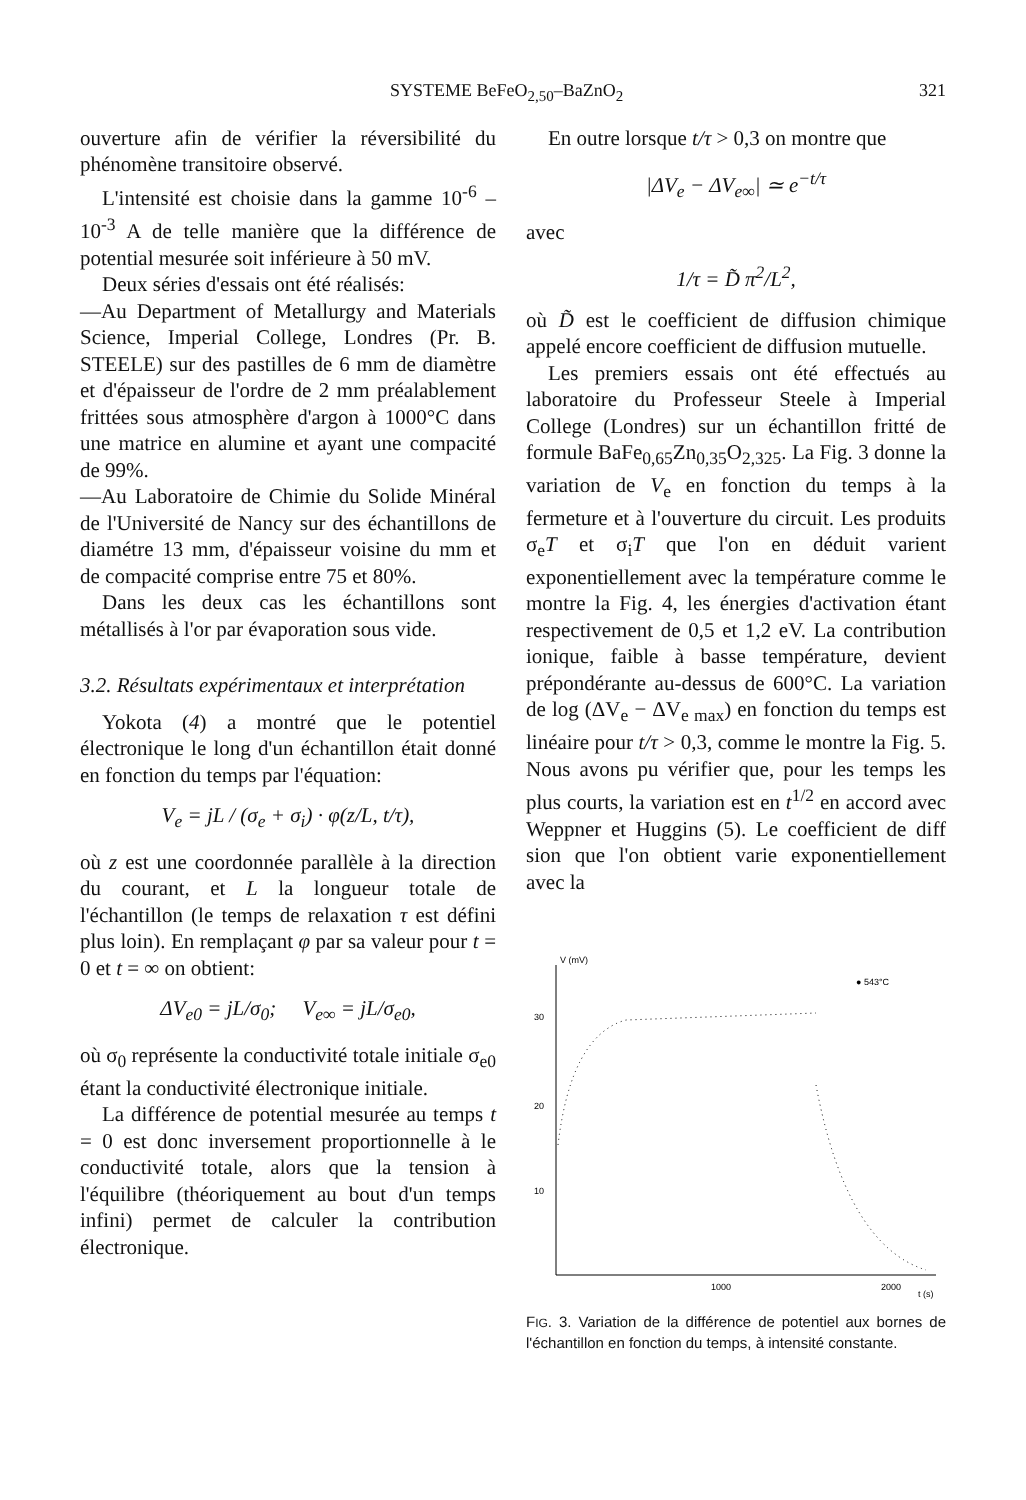SYSTEME BeFeO<sub>2,50</sub>–BaZnO<sub>2</sub> 321
ouverture afin de vérifier la réversibilité du phénomène transitoire observé.
L'intensité est choisie dans la gamme 10<sup>-6</sup> – 10<sup>-3</sup> A de telle manière que la différence de potential mesurée soit inférieure à 50 mV.
Deux séries d'essais ont été réalisés:
—Au Department of Metallurgy and Materials Science, Imperial College, Londres (Pr. B. STEELE) sur des pastilles de 6 mm de diamètre et d'épaisseur de l'ordre de 2 mm préalablement frittées sous atmosphère d'argon à 1000°C dans une matrice en alumine et ayant une compacité de 99%.
—Au Laboratoire de Chimie du Solide Minéral de l'Université de Nancy sur des échantillons de diamétre 13 mm, d'épaisseur voisine du mm et de compacité comprise entre 75 et 80%.
Dans les deux cas les échantillons sont métallisés à l'or par évaporation sous vide.
3.2. Résultats expérimentaux et interprétation
Yokota (4) a montré que le potentiel électronique le long d'un échantillon était donné en fonction du temps par l'équation:
V<sub>e</sub> = jL / (σ<sub>e</sub> + σ<sub>i</sub>) · φ(z/L, t/τ),
où z est une coordonnée parallèle à la direction du courant, et L la longueur totale de l'échantillon (le temps de relaxation τ est défini plus loin). En remplaçant φ par sa valeur pour t = 0 et t = ∞ on obtient:
ΔV<sub>e0</sub> = jL/σ<sub>0</sub>; V<sub>e∞</sub> = jL/σ<sub>e0</sub>,
où σ<sub>0</sub> représente la conductivité totale initiale σ<sub>e0</sub> étant la conductivité électronique initiale.
La différence de potential mesurée au temps t = 0 est donc inversement proportionnelle à le conductivité totale, alors que la tension à l'équilibre (théoriquement au bout d'un temps infini) permet de calculer la contribution électronique.
En outre lorsque t/τ > 0,3 on montre que
|ΔV<sub>e</sub> − ΔV<sub>e∞</sub>| ≃ e<sup>−t/τ</sup>
avec
1/τ = D̃ π<sup>2</sup>/L<sup>2</sup>,
où D̃ est le coefficient de diffusion chimique appelé encore coefficient de diffusion mutuelle.
Les premiers essais ont été effectués au laboratoire du Professeur Steele à Imperial College (Londres) sur un échantillon fritté de formule BaFe<sub>0,65</sub>Zn<sub>0,35</sub>O<sub>2,325</sub>. La Fig. 3 donne la variation de V<sub>e</sub> en fonction du temps à la fermeture et à l'ouverture du circuit. Les produits σ<sub>e</sub>T et σ<sub>i</sub>T que l'on en déduit varient exponentiellement avec la température comme le montre la Fig. 4, les énergies d'activation étant respectivement de 0,5 et 1,2 eV. La contribution ionique, faible à basse température, devient prépondérante au-dessus de 600°C. La variation de log (ΔV<sub>e</sub> − ΔV<sub>e max</sub>) en fonction du temps est linéaire pour t/τ > 0,3, comme le montre la Fig. 5. Nous avons pu vérifier que, pour les temps les plus courts, la variation est en t<sup>1/2</sup> en accord avec Weppner et Huggins (5). Le coefficient de diff sion que l'on obtient varie exponentiellement avec la
V (mV)
● 543°C
30
20
10
1000
2000
t (s)
FIG. 3. Variation de la différence de potentiel aux bornes de l'échantillon en fonction du temps, à intensité constante.